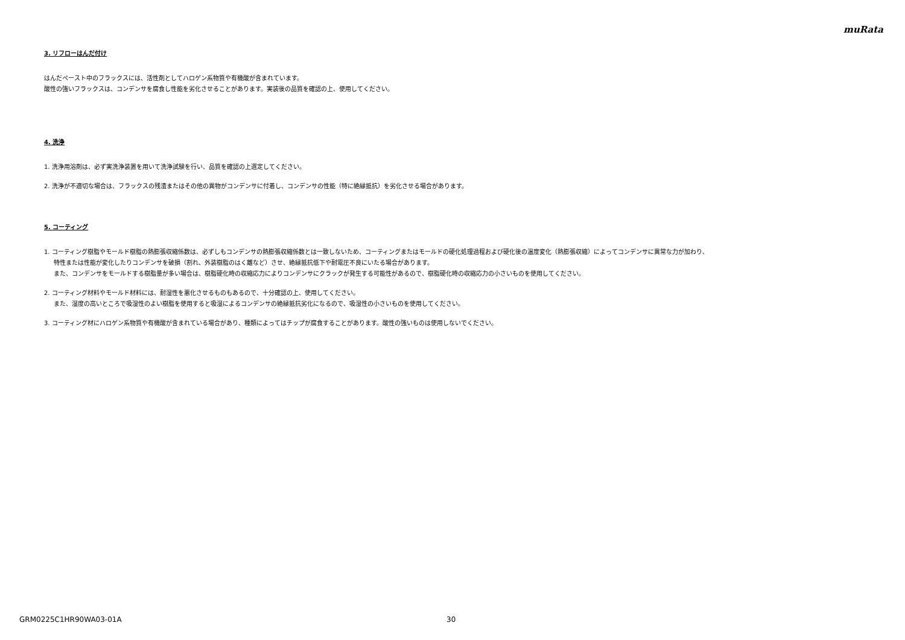muRata
3. リフローはんだ付け
はんだペースト中のフラックスには、活性剤としてハロゲン系物質や有機酸が含まれています。
酸性の強いフラックスは、コンデンサを腐食し性能を劣化させることがあります。実装後の品質を確認の上、使用してください。
4. 洗浄
1. 洗浄用溶剤は、必ず実洗浄装置を用いて洗浄試験を行い、品質を確認の上選定してください。
2. 洗浄が不適切な場合は、フラックスの残渣またはその他の異物がコンデンサに付着し、コンデンサの性能（特に絶縁抵抗）を劣化させる場合があります。
5. コーティング
1. コーティング樹脂やモールド樹脂の熱膨張収縮係数は、必ずしもコンデンサの熱膨張収縮係数とは一致しないため、コーティングまたはモールドの硬化処理過程および硬化後の温度変化（熱膨張収縮）によってコンデンサに異常な力が加わり、
特性または性能が変化したりコンデンサを破損（割れ、外装樹脂のはく離など）させ、絶縁抵抗低下や耐電圧不良にいたる場合があります。
また、コンデンサをモールドする樹脂量が多い場合は、樹脂硬化時の収縮応力によりコンデンサにクラックが発生する可能性があるので、樹脂硬化時の収縮応力の小さいものを使用してください。
2. コーティング材料やモールド材料には、耐湿性を悪化させるものもあるので、十分確認の上、使用してください。
また、湿度の高いところで吸湿性のよい樹脂を使用すると吸湿によるコンデンサの絶縁抵抗劣化になるので、吸湿性の小さいものを使用してください。
3. コーティング材にハロゲン系物質や有機酸が含まれている場合があり、種類によってはチップが腐食することがあります。酸性の強いものは使用しないでください。
GRM0225C1HR90WA03-01A 30